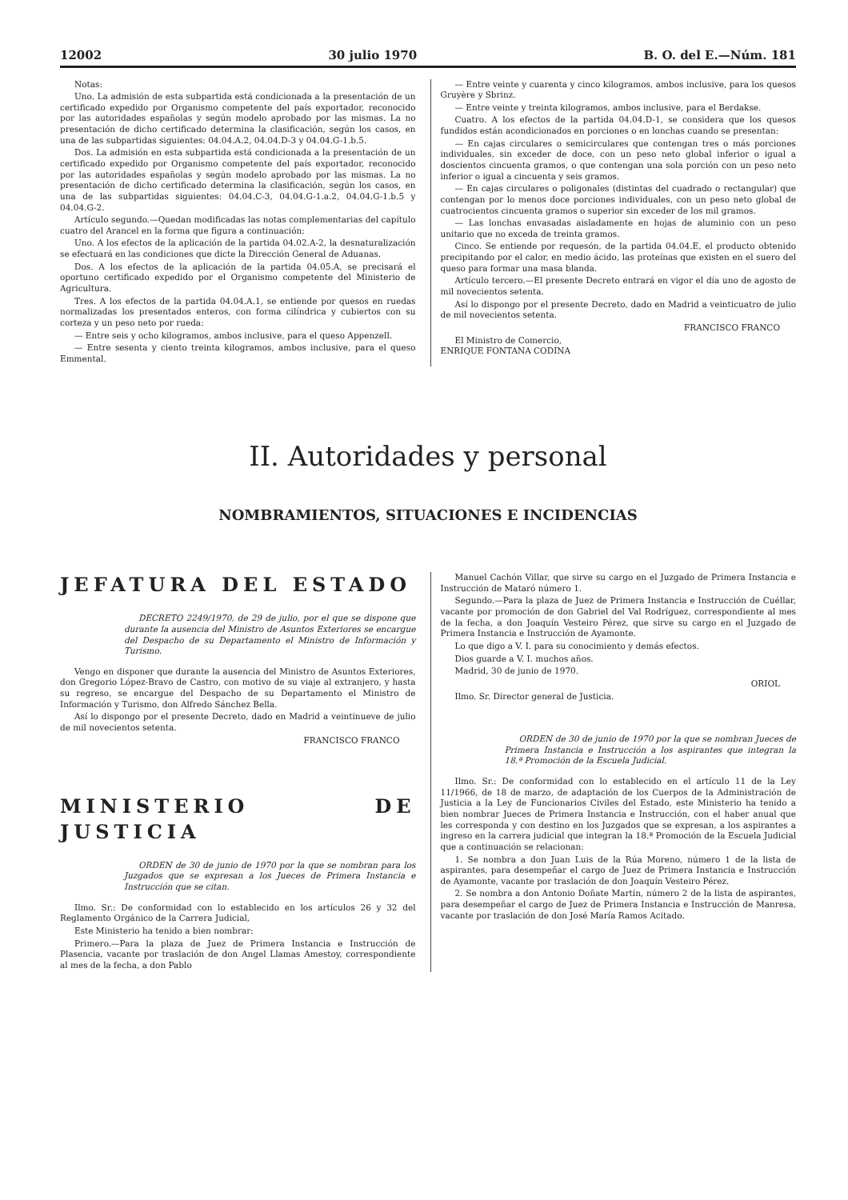12002 30 julio 1970 B. O. del E.—Núm. 181
Notas:
Uno. La admisión de esta subpartida está condicionada a la presentación de un certificado expedido por Organismo competente del país exportador, reconocido por las autoridades españolas y según modelo aprobado por las mismas. La no presentación de dicho certificado determina la clasificación, según los casos, en una de las subpartidas siguientes: 04.04.A.2, 04.04.D-3 y 04.04.G-1.b.5.
Dos. La admisión en esta subpartida está condicionada a la presentación de un certificado expedido por Organismo competente del país exportador, reconocido por las autoridades españolas y según modelo aprobado por las mismas. La no presentación de dicho certificado determina la clasificación, según los casos, en una de las subpartidas siguientes: 04.04.C-3, 04.04.G-1.a.2, 04.04.G-1.b.5 y 04.04.G-2.
Artículo segundo.—Quedan modificadas las notas complementarias del capítulo cuatro del Arancel en la forma que figura a continuación:
Uno. A los efectos de la aplicación de la partida 04.02.A-2, la desnaturalización se efectuará en las condiciones que dicte la Dirección General de Aduanas.
Dos. A los efectos de la aplicación de la partida 04.05.A, se precisará el oportuno certificado expedido por el Organismo competente del Ministerio de Agricultura.
Tres. A los efectos de la partida 04.04.A.1, se entiende por quesos en ruedas normalizadas los presentados enteros, con forma cilíndrica y cubiertos con su corteza y un peso neto por rueda:
— Entre seis y ocho kilogramos, ambos inclusive, para el queso Appenzell.
— Entre sesenta y ciento treinta kilogramos, ambos inclusive, para el queso Emmental.
— Entre veinte y cuarenta y cinco kilogramos, ambos inclusive, para los quesos Gruyère y Sbrinz.
— Entre veinte y treinta kilogramos, ambos inclusive, para el Berdakse.
Cuatro. A los efectos de la partida 04.04.D-1, se considera que los quesos fundidos están acondicionados en porciones o en lonchas cuando se presentan:
— En cajas circulares o semicirculares que contengan tres o más porciones individuales, sin exceder de doce, con un peso neto global inferior o igual a doscientos cincuenta gramos, o que contengan una sola porción con un peso neto inferior o igual a cincuenta y seis gramos.
— En cajas circulares o poligonales (distintas del cuadrado o rectangular) que contengan por lo menos doce porciones individuales, con un peso neto global de cuatrocientos cincuenta gramos o superior sin exceder de los mil gramos.
— Las lonchas envasadas aisladamente en hojas de aluminio con un peso unitario que no exceda de treinta gramos.
Cinco. Se entiende por requesón, de la partida 04.04.E, el producto obtenido precipitando por el calor, en medio ácido, las proteínas que existen en el suero del queso para formar una masa blanda.
Artículo tercero.—El presente Decreto entrará en vigor el día uno de agosto de mil novecientos setenta.
Así lo dispongo por el presente Decreto, dado en Madrid a veinticuatro de julio de mil novecientos setenta.
FRANCISCO FRANCO
El Ministro de Comercio,
ENRIQUE FONTANA CODINA
II. Autoridades y personal
NOMBRAMIENTOS, SITUACIONES E INCIDENCIAS
JEFATURA DEL ESTADO
DECRETO 2249/1970, de 29 de julio, por el que se dispone que durante la ausencia del Ministro de Asuntos Exteriores se encargue del Despacho de su Departamento el Ministro de Información y Turismo.
Vengo en disponer que durante la ausencia del Ministro de Asuntos Exteriores, don Gregorio López-Bravo de Castro, con motivo de su viaje al extranjero, y hasta su regreso, se encargue del Despacho de su Departamento el Ministro de Información y Turismo, don Alfredo Sánchez Bella.
Así lo dispongo por el presente Decreto, dado en Madrid a veintinueve de julio de mil novecientos setenta.
FRANCISCO FRANCO
MINISTERIO DE JUSTICIA
ORDEN de 30 de junio de 1970 por la que se nombran para los Juzgados que se expresan a los Jueces de Primera Instancia e Instrucción que se citan.
Ilmo. Sr.: De conformidad con lo establecido en los artículos 26 y 32 del Reglamento Orgánico de la Carrera Judicial,
Este Ministerio ha tenido a bien nombrar:
Primero.—Para la plaza de Juez de Primera Instancia e Instrucción de Plasencia, vacante por traslación de don Angel Llamas Amestoy, correspondiente al mes de la fecha, a don Pablo
Manuel Cachón Villar, que sirve su cargo en el Juzgado de Primera Instancia e Instrucción de Mataró número 1.
Segundo.—Para la plaza de Juez de Primera Instancia e Instrucción de Cuéllar, vacante por promoción de don Gabriel del Val Rodríguez, correspondiente al mes de la fecha, a don Joaquín Vesteiro Pérez, que sirve su cargo en el Juzgado de Primera Instancia e Instrucción de Ayamonte.
Lo que digo a V. I. para su conocimiento y demás efectos.
Dios guarde a V. I. muchos años.
Madrid, 30 de junio de 1970.
ORIOL
Ilmo. Sr. Director general de Justicia.
ORDEN de 30 de junio de 1970 por la que se nombran Jueces de Primera Instancia e Instrucción a los aspirantes que integran la 18.ª Promoción de la Escuela Judicial.
Ilmo. Sr.: De conformidad con lo establecido en el artículo 11 de la Ley 11/1966, de 18 de marzo, de adaptación de los Cuerpos de la Administración de Justicia a la Ley de Funcionarios Civiles del Estado, este Ministerio ha tenido a bien nombrar Jueces de Primera Instancia e Instrucción, con el haber anual que les corresponda y con destino en los Juzgados que se expresan, a los aspirantes a ingreso en la carrera judicial que integran la 18.ª Promoción de la Escuela Judicial que a continuación se relacionan:
1. Se nombra a don Juan Luis de la Rúa Moreno, número 1 de la lista de aspirantes, para desempeñar el cargo de Juez de Primera Instancia e Instrucción de Ayamonte, vacante por traslación de don Joaquín Vesteiro Pérez.
2. Se nombra a don Antonio Doñate Martín, número 2 de la lista de aspirantes, para desempeñar el cargo de Juez de Primera Instancia e Instrucción de Manresa, vacante por traslación de don José María Ramos Acitado.